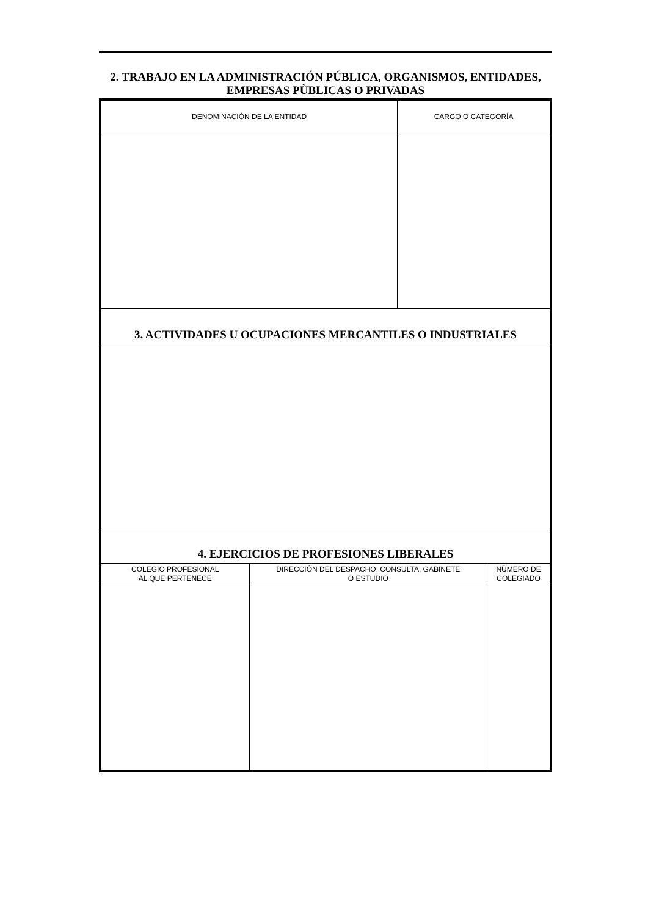2. TRABAJO EN LA ADMINISTRACIÓN PÚBLICA, ORGANISMOS, ENTIDADES,
EMPRESAS PÙBLICAS O PRIVADAS
| DENOMINACIÓN DE LA ENTIDAD | CARGO O CATEGORÍA |
| --- | --- |
| 3. ACTIVIDADES U OCUPACIONES MERCANTILES O INDUSTRIALES |
| 4. EJERCICIOS DE PROFESIONES LIBERALES |
| COLEGIO PROFESIONAL AL QUE PERTENECE | DIRECCIÓN DEL DESPACHO, CONSULTA, GABINETE O ESTUDIO | NÚMERO DE COLEGIADO |
| --- | --- | --- |